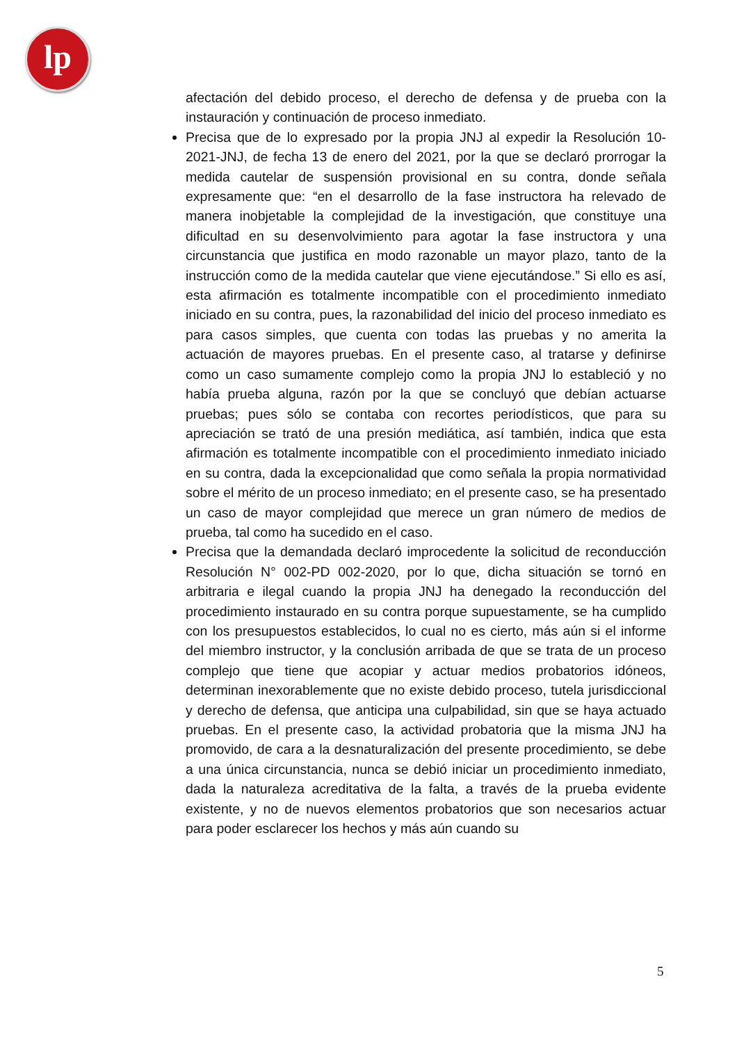lp
afectación del debido proceso, el derecho de defensa y de prueba con la instauración y continuación de proceso inmediato.
Precisa que de lo expresado por la propia JNJ al expedir la Resolución 10-2021-JNJ, de fecha 13 de enero del 2021, por la que se declaró prorrogar la medida cautelar de suspensión provisional en su contra, donde señala expresamente que: “en el desarrollo de la fase instructora ha relevado de manera inobjetable la complejidad de la investigación, que constituye una dificultad en su desenvolvimiento para agotar la fase instructora y una circunstancia que justifica en modo razonable un mayor plazo, tanto de la instrucción como de la medida cautelar que viene ejecutándose.” Si ello es así, esta afirmación es totalmente incompatible con el procedimiento inmediato iniciado en su contra, pues, la razonabilidad del inicio del proceso inmediato es para casos simples, que cuenta con todas las pruebas y no amerita la actuación de mayores pruebas. En el presente caso, al tratarse y definirse como un caso sumamente complejo como la propia JNJ lo estableció y no había prueba alguna, razón por la que se concluyó que debían actuarse pruebas; pues sólo se contaba con recortes periodísticos, que para su apreciación se trató de una presión mediática, así también, indica que esta afirmación es totalmente incompatible con el procedimiento inmediato iniciado en su contra, dada la excepcionalidad que como señala la propia normatividad sobre el mérito de un proceso inmediato; en el presente caso, se ha presentado un caso de mayor complejidad que merece un gran número de medios de prueba, tal como ha sucedido en el caso.
Precisa que la demandada declaró improcedente la solicitud de reconducción Resolución N° 002-PD 002-2020, por lo que, dicha situación se tornó en arbitraria e ilegal cuando la propia JNJ ha denegado la reconducción del procedimiento instaurado en su contra porque supuestamente, se ha cumplido con los presupuestos establecidos, lo cual no es cierto, más aún si el informe del miembro instructor, y la conclusión arribada de que se trata de un proceso complejo que tiene que acopiar y actuar medios probatorios idóneos, determinan inexorablemente que no existe debido proceso, tutela jurisdiccional y derecho de defensa, que anticipa una culpabilidad, sin que se haya actuado pruebas. En el presente caso, la actividad probatoria que la misma JNJ ha promovido, de cara a la desnaturalización del presente procedimiento, se debe a una única circunstancia, nunca se debió iniciar un procedimiento inmediato, dada la naturaleza acreditativa de la falta, a través de la prueba evidente existente, y no de nuevos elementos probatorios que son necesarios actuar para poder esclarecer los hechos y más aún cuando su
5